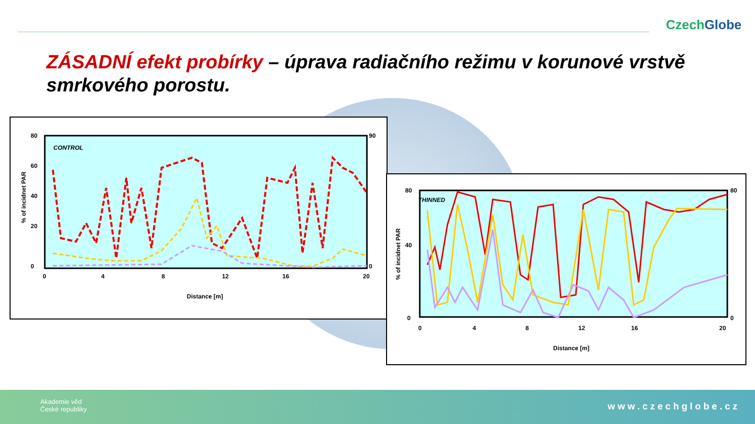CzechGlobe
ZÁSADNÍ efekt probírky – úprava radiačního režimu v korunové vrstvě smrkového porostu.
CONTROL
80
60
40
20
0
90
0
0
4
8
12
16
20
Distance [m]
% of incidnet PAR
THINNED
80
40
0
80
0
0
4
8
12
16
20
Distance [m]
% of incidnet PAR
Akademie věd
České republiky
www.czechglobe.cz